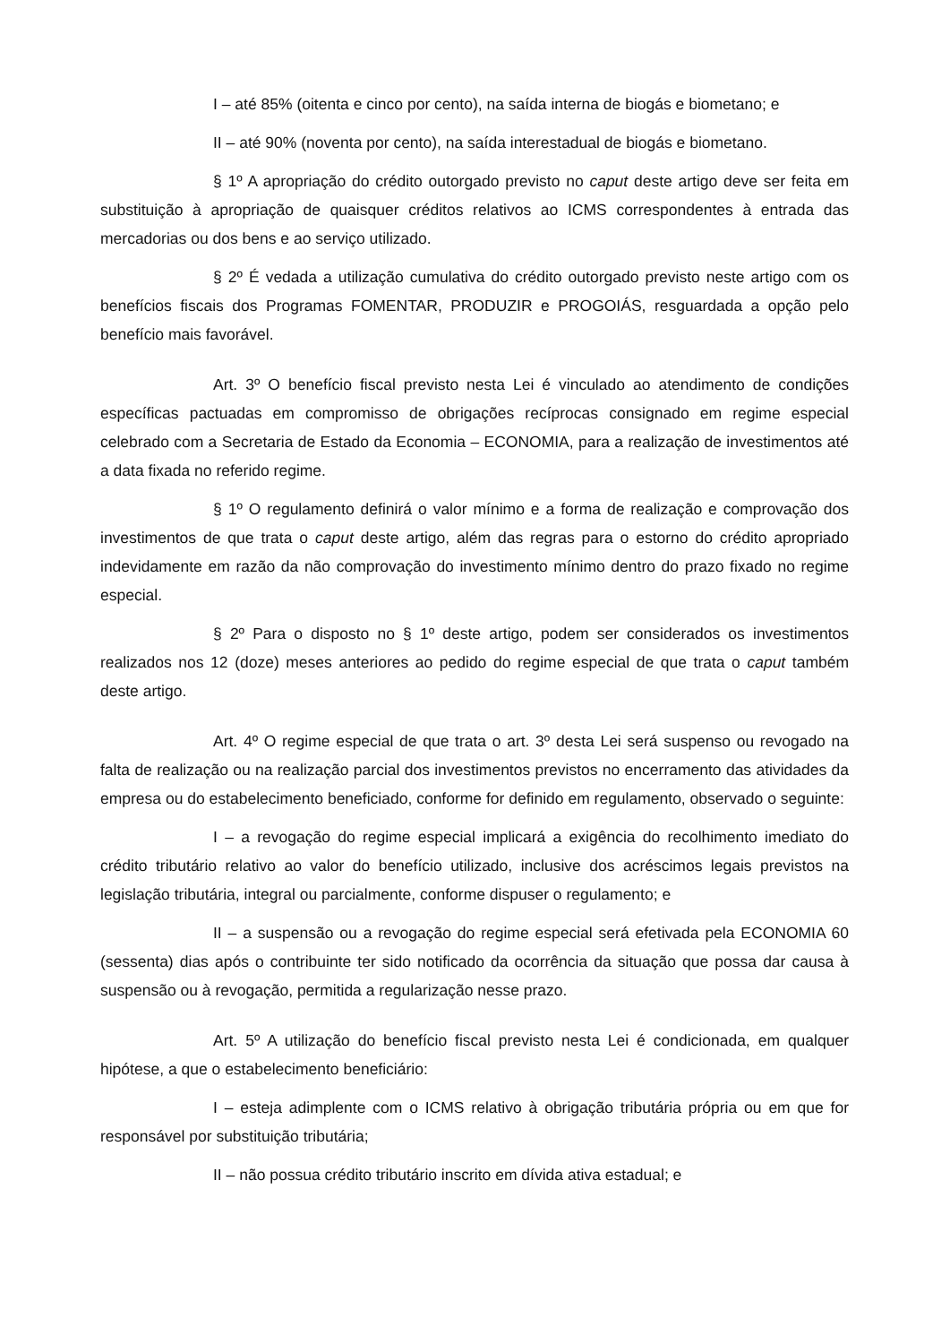I – até 85% (oitenta e cinco por cento), na saída interna de biogás e biometano; e
II – até 90% (noventa por cento), na saída interestadual de biogás e biometano.
§ 1º A apropriação do crédito outorgado previsto no caput deste artigo deve ser feita em substituição à apropriação de quaisquer créditos relativos ao ICMS correspondentes à entrada das mercadorias ou dos bens e ao serviço utilizado.
§ 2º É vedada a utilização cumulativa do crédito outorgado previsto neste artigo com os benefícios fiscais dos Programas FOMENTAR, PRODUZIR e PROGOIÁS, resguardada a opção pelo benefício mais favorável.
Art. 3º O benefício fiscal previsto nesta Lei é vinculado ao atendimento de condições específicas pactuadas em compromisso de obrigações recíprocas consignado em regime especial celebrado com a Secretaria de Estado da Economia – ECONOMIA, para a realização de investimentos até a data fixada no referido regime.
§ 1º O regulamento definirá o valor mínimo e a forma de realização e comprovação dos investimentos de que trata o caput deste artigo, além das regras para o estorno do crédito apropriado indevidamente em razão da não comprovação do investimento mínimo dentro do prazo fixado no regime especial.
§ 2º Para o disposto no § 1º deste artigo, podem ser considerados os investimentos realizados nos 12 (doze) meses anteriores ao pedido do regime especial de que trata o caput também deste artigo.
Art. 4º O regime especial de que trata o art. 3º desta Lei será suspenso ou revogado na falta de realização ou na realização parcial dos investimentos previstos no encerramento das atividades da empresa ou do estabelecimento beneficiado, conforme for definido em regulamento, observado o seguinte:
I – a revogação do regime especial implicará a exigência do recolhimento imediato do crédito tributário relativo ao valor do benefício utilizado, inclusive dos acréscimos legais previstos na legislação tributária, integral ou parcialmente, conforme dispuser o regulamento; e
II – a suspensão ou a revogação do regime especial será efetivada pela ECONOMIA 60 (sessenta) dias após o contribuinte ter sido notificado da ocorrência da situação que possa dar causa à suspensão ou à revogação, permitida a regularização nesse prazo.
Art. 5º A utilização do benefício fiscal previsto nesta Lei é condicionada, em qualquer hipótese, a que o estabelecimento beneficiário:
I – esteja adimplente com o ICMS relativo à obrigação tributária própria ou em que for responsável por substituição tributária;
II – não possua crédito tributário inscrito em dívida ativa estadual; e